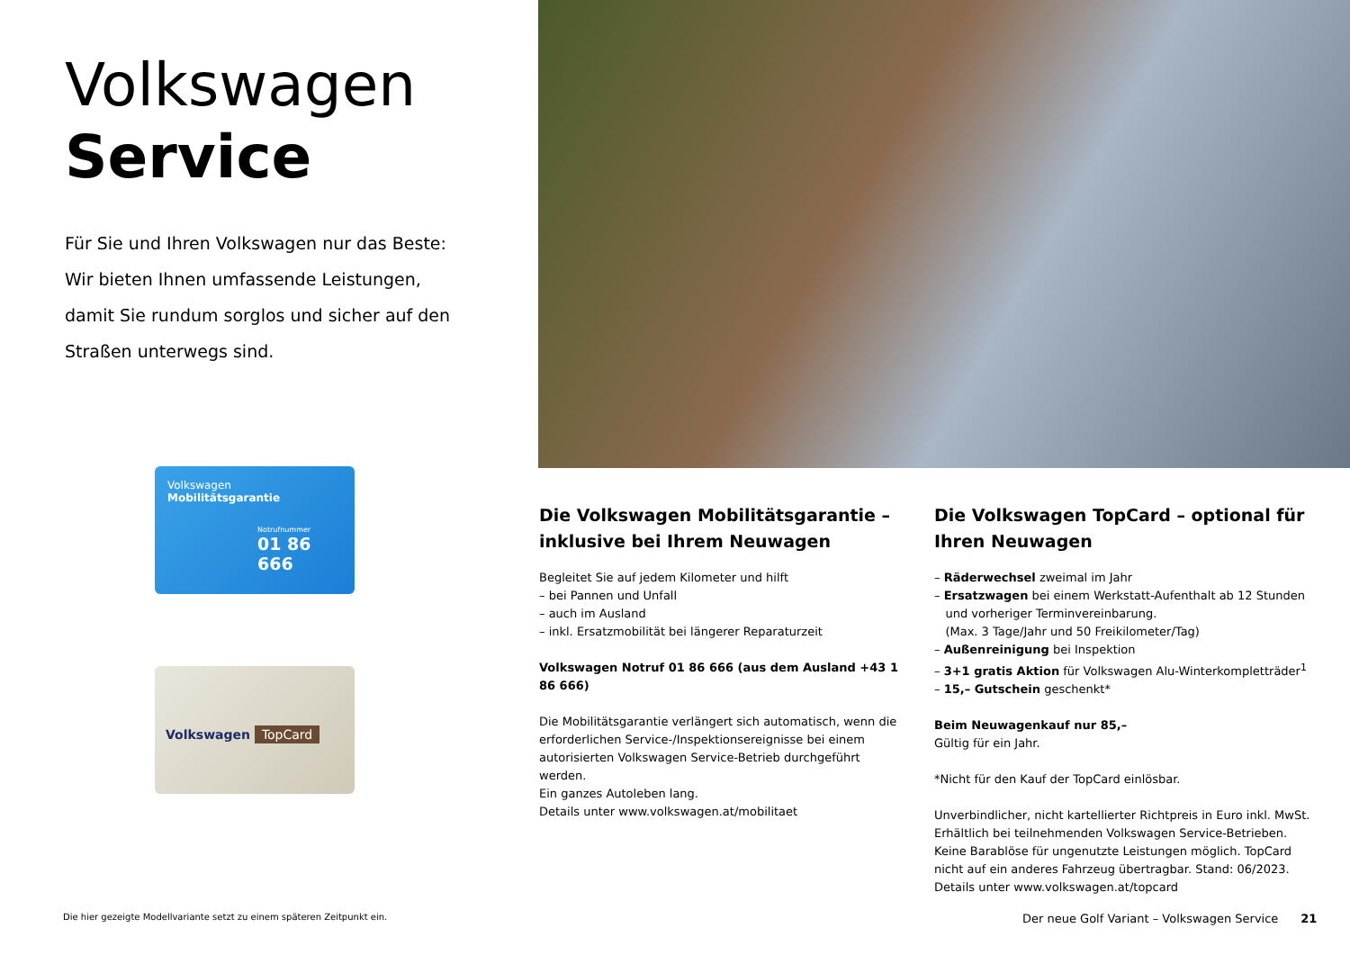Volkswagen
Service
Für Sie und Ihren Volkswagen nur das Beste: Wir bieten Ihnen umfassende Leistungen, da­mit Sie rundum sorglos und sicher auf den Straßen unterwegs sind.
Volkswagen
Mobilitätsgarantie
Notrufnummer
01 86 666
Volkswagen TopCard
Die Volkswagen Mobilitätsgarantie – inklusive bei Ihrem Neuwagen
Begleitet Sie auf jedem Kilometer und hilft
– bei Pannen und Unfall
– auch im Ausland
– inkl. Ersatzmobilität bei längerer Reparaturzeit
Volkswagen Notruf 01 86 666 (aus dem Ausland +43 1 86 666)
Die Mobilitätsgarantie verlängert sich automatisch, wenn die erforderlichen Service-/Inspektionsereignisse bei einem autori­sierten Volkswagen Service-Betrieb durchgeführt werden.
Ein ganzes Autoleben lang.
Details unter www.volkswagen.at/mobilitaet
Die Volkswagen TopCard – optional für Ihren Neuwagen
– Räderwechsel zweimal im Jahr
– Ersatzwagen bei einem Werkstatt-Aufenthalt ab 12 Stunden
und vorheriger Terminvereinbarung.
(Max. 3 Tage/Jahr und 50 Freikilometer/Tag)
– Außenreinigung bei Inspektion
– 3+1 gratis Aktion für Volkswagen Alu-Winterkompletträder<sup>1</sup>
– 15,– Gutschein geschenkt*
Beim Neuwagenkauf nur 85,–
Gültig für ein Jahr.
*Nicht für den Kauf der TopCard einlösbar.
Unverbindlicher, nicht kartellierter Richtpreis in Euro inkl. MwSt. Erhältlich bei teilnehmenden Volkswagen Service-Betrieben. Keine Barablöse für ungenutzte Leistungen möglich. TopCard nicht auf ein anderes Fahrzeug übertragbar. Stand: 06/2023.
Details unter www.volkswagen.at/topcard
Die hier gezeigte Modellvariante setzt zu einem späteren Zeitpunkt ein.
Der neue Golf Variant – Volkswagen Service 21